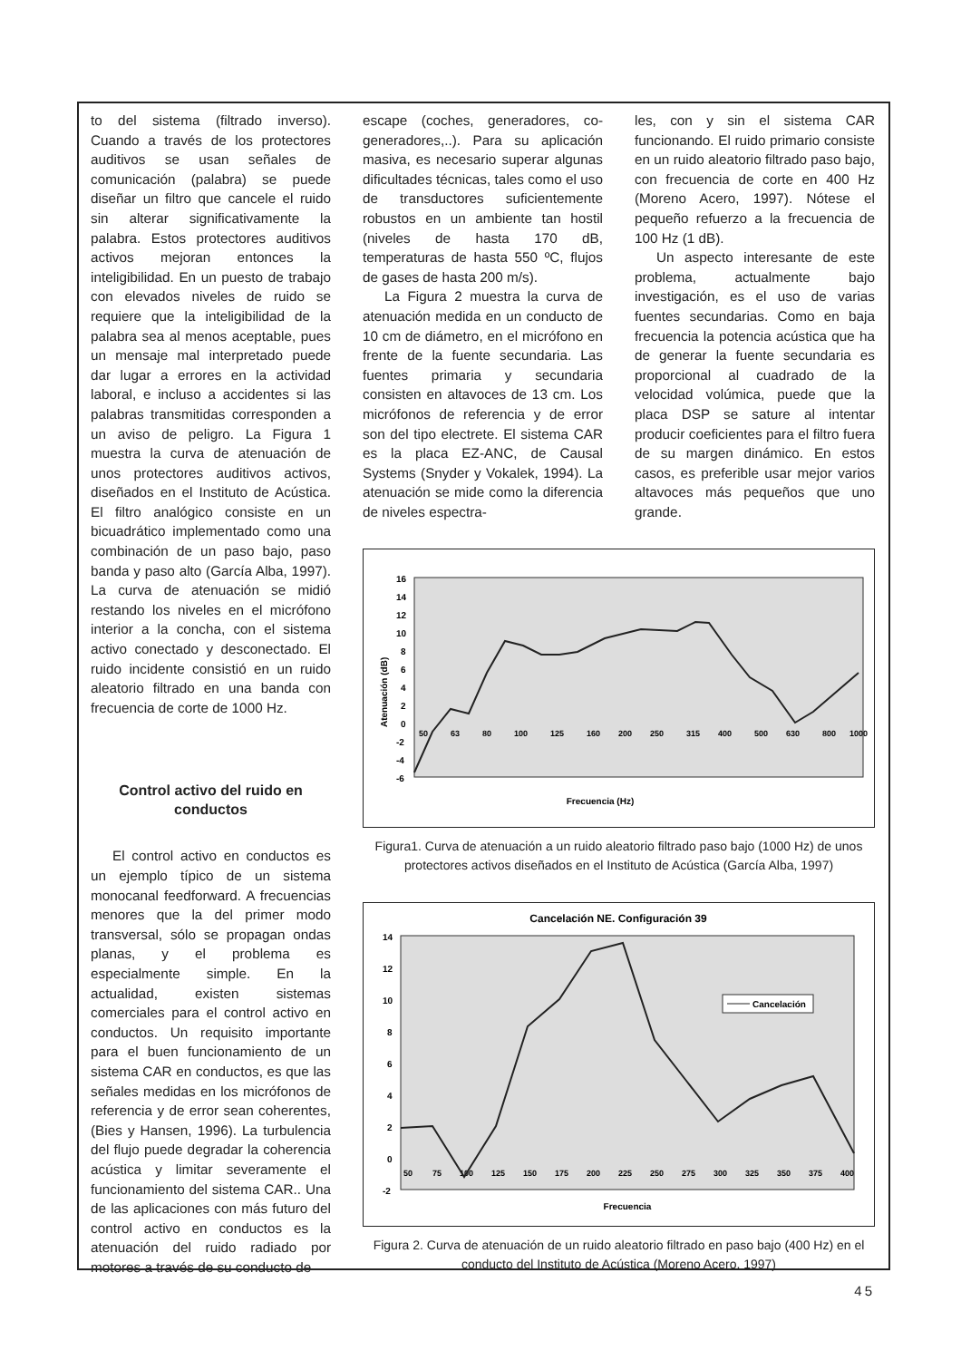to del sistema (filtrado inverso). Cuando a través de los protectores auditivos se usan señales de comunicación (palabra) se puede diseñar un filtro que cancele el ruido sin alterar significativamente la palabra. Estos protectores auditivos activos mejoran entonces la inteligibilidad. En un puesto de trabajo con elevados niveles de ruido se requiere que la inteligibilidad de la palabra sea al menos aceptable, pues un mensaje mal interpretado puede dar lugar a errores en la actividad laboral, e incluso a accidentes si las palabras transmitidas corresponden a un aviso de peligro. La Figura 1 muestra la curva de atenuación de unos protectores auditivos activos, diseñados en el Instituto de Acústica. El filtro analógico consiste en un bicuadrático implementado como una combinación de un paso bajo, paso banda y paso alto (García Alba, 1997). La curva de atenuación se midió restando los niveles en el micrófono interior a la concha, con el sistema activo conectado y desconectado. El ruido incidente consistió en un ruido aleatorio filtrado en una banda con frecuencia de corte de 1000 Hz.
Control activo del ruido en conductos
El control activo en conductos es un ejemplo típico de un sistema monocanal feedforward. A frecuencias menores que la del primer modo transversal, sólo se propagan ondas planas, y el problema es especialmente simple. En la actualidad, existen sistemas comerciales para el control activo en conductos. Un requisito importante para el buen funcionamiento de un sistema CAR en conductos, es que las señales medidas en los micrófonos de referencia y de error sean coherentes, (Bies y Hansen, 1996). La turbulencia del flujo puede degradar la coherencia acústica y limitar severamente el funcionamiento del sistema CAR.. Una de las aplicaciones con más futuro del control activo en conductos es la atenuación del ruido radiado por motores a través de su conducto de
escape (coches, generadores, co-generadores,..). Para su aplicación masiva, es necesario superar algunas dificultades técnicas, tales como el uso de transductores suficientemente robustos en un ambiente tan hostil (niveles de hasta 170 dB, temperaturas de hasta 550 ºC, flujos de gases de hasta 200 m/s).
La Figura 2 muestra la curva de atenuación medida en un conducto de 10 cm de diámetro, en el micrófono en frente de la fuente secundaria. Las fuentes primaria y secundaria consisten en altavoces de 13 cm. Los micrófonos de referencia y de error son del tipo electrete. El sistema CAR es la placa EZ-ANC, de Causal Systems (Snyder y Vokalek, 1994). La atenuación se mide como la diferencia de niveles espectra-
les, con y sin el sistema CAR funcionando. El ruido primario consiste en un ruido aleatorio filtrado paso bajo, con frecuencia de corte en 400 Hz (Moreno Acero, 1997). Nótese el pequeño refuerzo a la frecuencia de 100 Hz (1 dB).
Un aspecto interesante de este problema, actualmente bajo investigación, es el uso de varias fuentes secundarias. Como en baja frecuencia la potencia acústica que ha de generar la fuente secundaria es proporcional al cuadrado de la velocidad volúmica, puede que la placa DSP se sature al intentar producir coeficientes para el filtro fuera de su margen dinámico. En estos casos, es preferible usar mejor varios altavoces más pequeños que uno grande.
16
14
12
10
8
6
4
2
0
-2
-4
-6
Atenuación (dB)
50
63
80
100
125
160
200
250
315
400
500
630
800
1000
Frecuencia (Hz)
Figura1. Curva de atenuación a un ruido aleatorio filtrado paso bajo (1000 Hz) de unos protectores activos diseñados en el Instituto de Acústica (García Alba, 1997)
Cancelación NE. Configuración 39
14
12
10
8
6
4
2
0
-2
50
75
100
125
150
175
200
225
250
275
300
325
350
375
400
Cancelación
Frecuencia
Figura 2. Curva de atenuación de un ruido aleatorio filtrado en paso bajo (400 Hz) en el conducto del Instituto de Acústica (Moreno Acero, 1997)
45